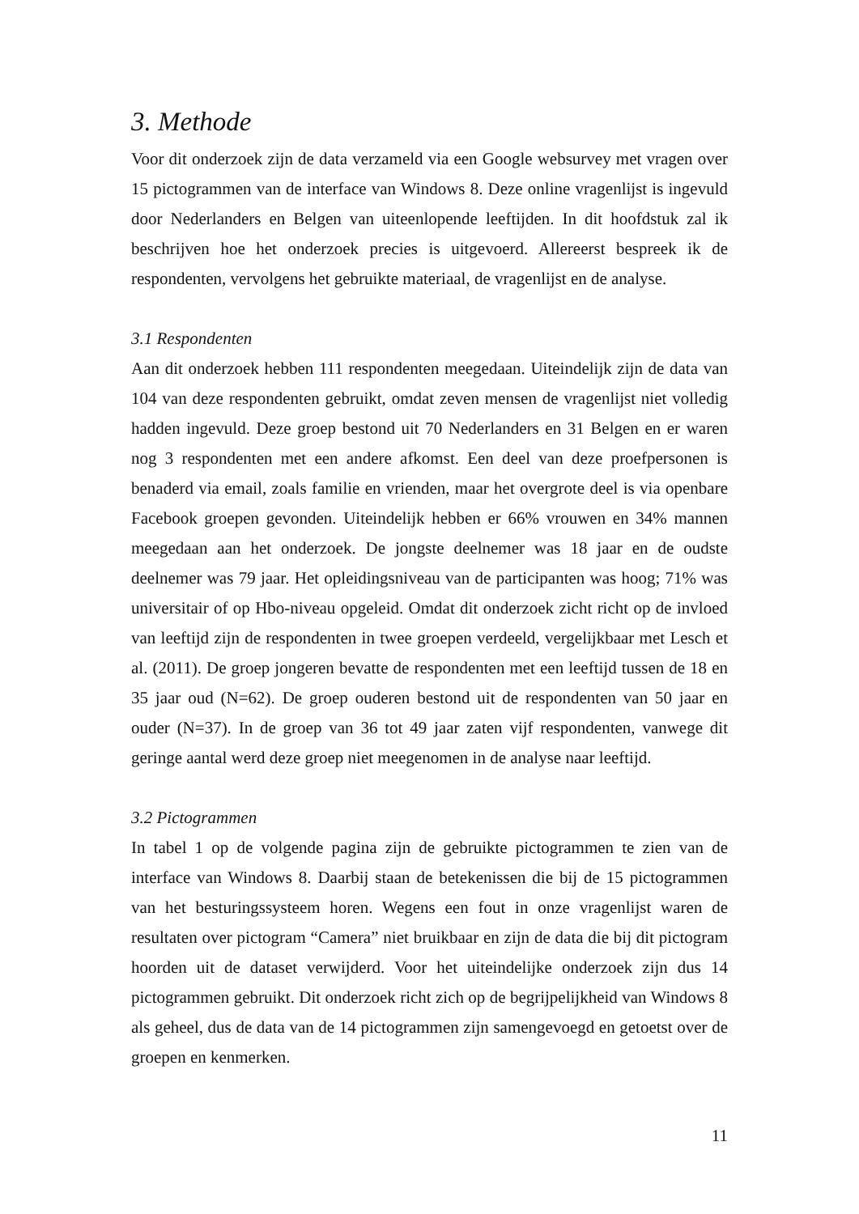3. Methode
Voor dit onderzoek zijn de data verzameld via een Google websurvey met vragen over 15 pictogrammen van de interface van Windows 8. Deze online vragenlijst is ingevuld door Nederlanders en Belgen van uiteenlopende leeftijden. In dit hoofdstuk zal ik beschrijven hoe het onderzoek precies is uitgevoerd. Allereerst bespreek ik de respondenten, vervolgens het gebruikte materiaal, de vragenlijst en de analyse.
3.1 Respondenten
Aan dit onderzoek hebben 111 respondenten meegedaan. Uiteindelijk zijn de data van 104 van deze respondenten gebruikt, omdat zeven mensen de vragenlijst niet volledig hadden ingevuld. Deze groep bestond uit 70 Nederlanders en 31 Belgen en er waren nog 3 respondenten met een andere afkomst. Een deel van deze proefpersonen is benaderd via email, zoals familie en vrienden, maar het overgrote deel is via openbare Facebook groepen gevonden. Uiteindelijk hebben er 66% vrouwen en 34% mannen meegedaan aan het onderzoek. De jongste deelnemer was 18 jaar en de oudste deelnemer was 79 jaar. Het opleidingsniveau van de participanten was hoog; 71% was universitair of op Hbo-niveau opgeleid. Omdat dit onderzoek zicht richt op de invloed van leeftijd zijn de respondenten in twee groepen verdeeld, vergelijkbaar met Lesch et al. (2011). De groep jongeren bevatte de respondenten met een leeftijd tussen de 18 en 35 jaar oud (N=62). De groep ouderen bestond uit de respondenten van 50 jaar en ouder (N=37). In de groep van 36 tot 49 jaar zaten vijf respondenten, vanwege dit geringe aantal werd deze groep niet meegenomen in de analyse naar leeftijd.
3.2 Pictogrammen
In tabel 1 op de volgende pagina zijn de gebruikte pictogrammen te zien van de interface van Windows 8. Daarbij staan de betekenissen die bij de 15 pictogrammen van het besturingssysteem horen. Wegens een fout in onze vragenlijst waren de resultaten over pictogram “Camera” niet bruikbaar en zijn de data die bij dit pictogram hoorden uit de dataset verwijderd. Voor het uiteindelijke onderzoek zijn dus 14 pictogrammen gebruikt. Dit onderzoek richt zich op de begrijpelijkheid van Windows 8 als geheel, dus de data van de 14 pictogrammen zijn samengevoegd en getoetst over de groepen en kenmerken.
11